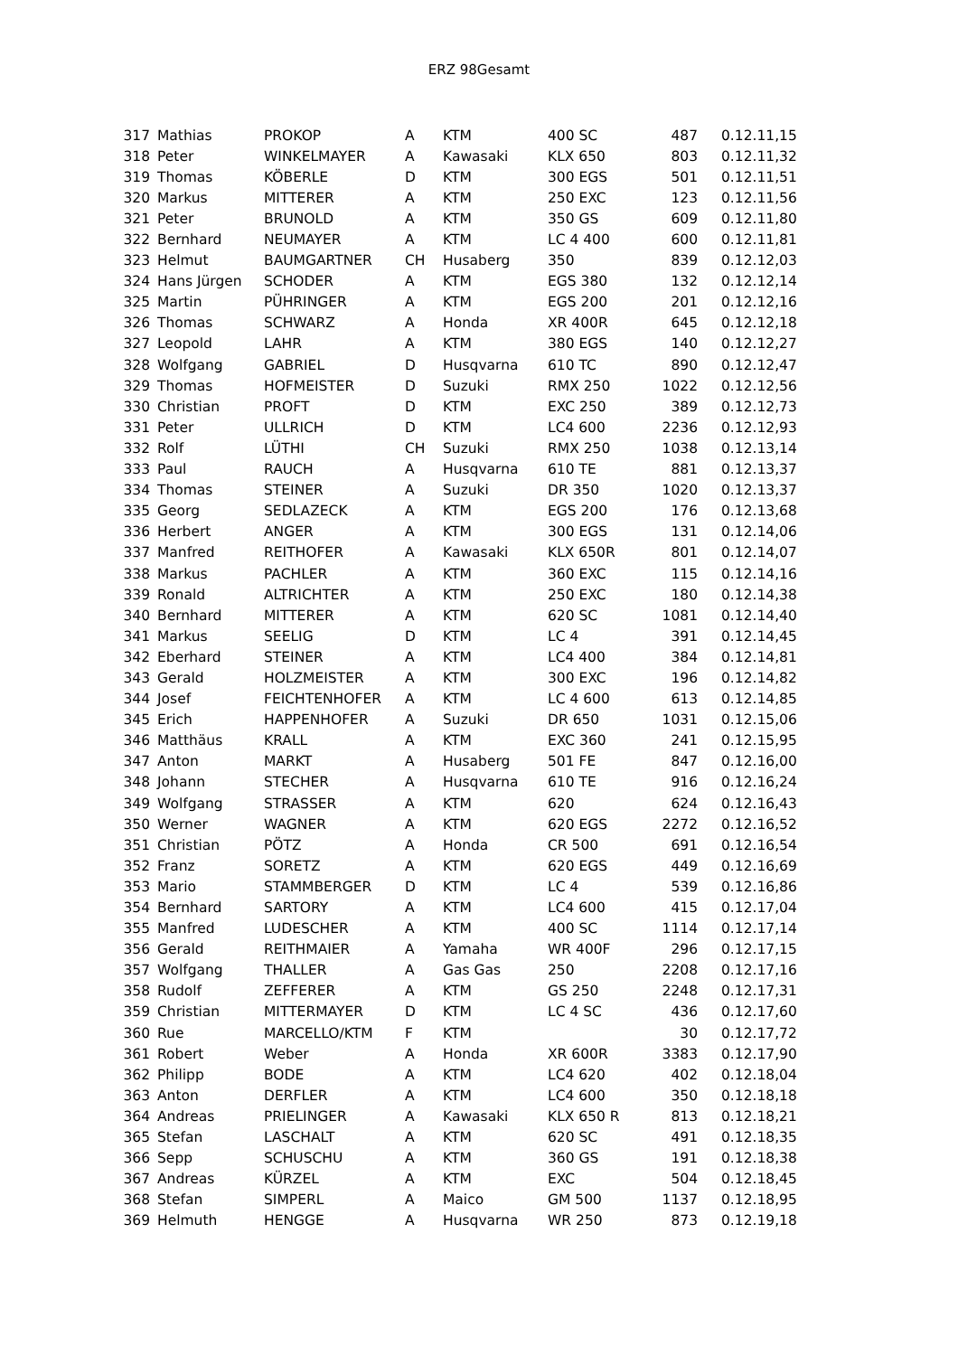ERZ 98Gesamt
| 317 | Mathias | PROKOP | A | KTM | 400 SC | 487 | 0.12.11,15 |
| 318 | Peter | WINKELMAYER | A | Kawasaki | KLX 650 | 803 | 0.12.11,32 |
| 319 | Thomas | KÖBERLE | D | KTM | 300 EGS | 501 | 0.12.11,51 |
| 320 | Markus | MITTERER | A | KTM | 250 EXC | 123 | 0.12.11,56 |
| 321 | Peter | BRUNOLD | A | KTM | 350 GS | 609 | 0.12.11,80 |
| 322 | Bernhard | NEUMAYER | A | KTM | LC 4 400 | 600 | 0.12.11,81 |
| 323 | Helmut | BAUMGARTNER | CH | Husaberg | 350 | 839 | 0.12.12,03 |
| 324 | Hans Jürgen | SCHODER | A | KTM | EGS 380 | 132 | 0.12.12,14 |
| 325 | Martin | PÜHRINGER | A | KTM | EGS 200 | 201 | 0.12.12,16 |
| 326 | Thomas | SCHWARZ | A | Honda | XR 400R | 645 | 0.12.12,18 |
| 327 | Leopold | LAHR | A | KTM | 380 EGS | 140 | 0.12.12,27 |
| 328 | Wolfgang | GABRIEL | D | Husqvarna | 610 TC | 890 | 0.12.12,47 |
| 329 | Thomas | HOFMEISTER | D | Suzuki | RMX 250 | 1022 | 0.12.12,56 |
| 330 | Christian | PROFT | D | KTM | EXC 250 | 389 | 0.12.12,73 |
| 331 | Peter | ULLRICH | D | KTM | LC4 600 | 2236 | 0.12.12,93 |
| 332 | Rolf | LÜTHI | CH | Suzuki | RMX 250 | 1038 | 0.12.13,14 |
| 333 | Paul | RAUCH | A | Husqvarna | 610 TE | 881 | 0.12.13,37 |
| 334 | Thomas | STEINER | A | Suzuki | DR 350 | 1020 | 0.12.13,37 |
| 335 | Georg | SEDLAZECK | A | KTM | EGS 200 | 176 | 0.12.13,68 |
| 336 | Herbert | ANGER | A | KTM | 300 EGS | 131 | 0.12.14,06 |
| 337 | Manfred | REITHOFER | A | Kawasaki | KLX 650R | 801 | 0.12.14,07 |
| 338 | Markus | PACHLER | A | KTM | 360 EXC | 115 | 0.12.14,16 |
| 339 | Ronald | ALTRICHTER | A | KTM | 250 EXC | 180 | 0.12.14,38 |
| 340 | Bernhard | MITTERER | A | KTM | 620 SC | 1081 | 0.12.14,40 |
| 341 | Markus | SEELIG | D | KTM | LC 4 | 391 | 0.12.14,45 |
| 342 | Eberhard | STEINER | A | KTM | LC4 400 | 384 | 0.12.14,81 |
| 343 | Gerald | HOLZMEISTER | A | KTM | 300 EXC | 196 | 0.12.14,82 |
| 344 | Josef | FEICHTENHOFER | A | KTM | LC 4 600 | 613 | 0.12.14,85 |
| 345 | Erich | HAPPENHOFER | A | Suzuki | DR 650 | 1031 | 0.12.15,06 |
| 346 | Matthäus | KRALL | A | KTM | EXC 360 | 241 | 0.12.15,95 |
| 347 | Anton | MARKT | A | Husaberg | 501 FE | 847 | 0.12.16,00 |
| 348 | Johann | STECHER | A | Husqvarna | 610 TE | 916 | 0.12.16,24 |
| 349 | Wolfgang | STRASSER | A | KTM | 620 | 624 | 0.12.16,43 |
| 350 | Werner | WAGNER | A | KTM | 620 EGS | 2272 | 0.12.16,52 |
| 351 | Christian | PÖTZ | A | Honda | CR 500 | 691 | 0.12.16,54 |
| 352 | Franz | SORETZ | A | KTM | 620 EGS | 449 | 0.12.16,69 |
| 353 | Mario | STAMMBERGER | D | KTM | LC 4 | 539 | 0.12.16,86 |
| 354 | Bernhard | SARTORY | A | KTM | LC4 600 | 415 | 0.12.17,04 |
| 355 | Manfred | LUDESCHER | A | KTM | 400 SC | 1114 | 0.12.17,14 |
| 356 | Gerald | REITHMAIER | A | Yamaha | WR 400F | 296 | 0.12.17,15 |
| 357 | Wolfgang | THALLER | A | Gas Gas | 250 | 2208 | 0.12.17,16 |
| 358 | Rudolf | ZEFFERER | A | KTM | GS 250 | 2248 | 0.12.17,31 |
| 359 | Christian | MITTERMAYER | D | KTM | LC 4 SC | 436 | 0.12.17,60 |
| 360 | Rue | MARCELLO/KTM | F | KTM | | 30 | 0.12.17,72 |
| 361 | Robert | Weber | A | Honda | XR 600R | 3383 | 0.12.17,90 |
| 362 | Philipp | BODE | A | KTM | LC4 620 | 402 | 0.12.18,04 |
| 363 | Anton | DERFLER | A | KTM | LC4 600 | 350 | 0.12.18,18 |
| 364 | Andreas | PRIELINGER | A | Kawasaki | KLX 650 R | 813 | 0.12.18,21 |
| 365 | Stefan | LASCHALT | A | KTM | 620 SC | 491 | 0.12.18,35 |
| 366 | Sepp | SCHUSCHU | A | KTM | 360 GS | 191 | 0.12.18,38 |
| 367 | Andreas | KÜRZEL | A | KTM | EXC | 504 | 0.12.18,45 |
| 368 | Stefan | SIMPERL | A | Maico | GM 500 | 1137 | 0.12.18,95 |
| 369 | Helmuth | HENGGE | A | Husqvarna | WR 250 | 873 | 0.12.19,18 |